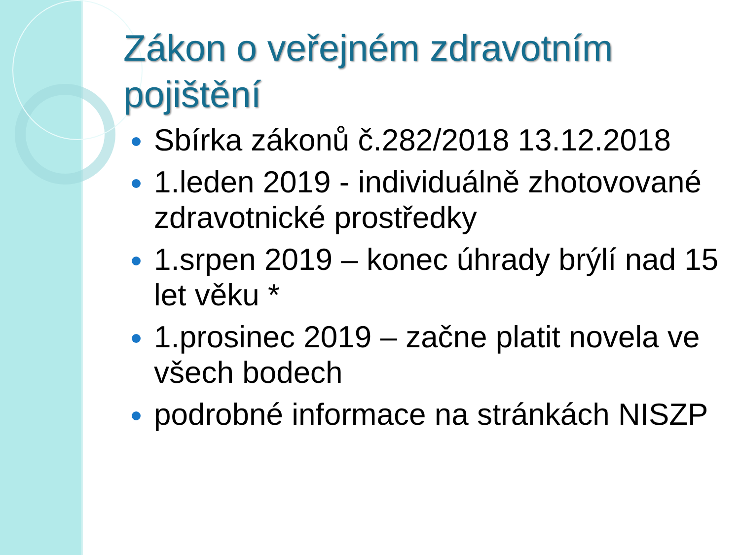Zákon o veřejném zdravotním pojištění
Sbírka zákonů č.282/2018 13.12.2018
1.leden 2019 - individuálně zhotovované zdravotnické prostředky
1.srpen 2019 – konec úhrady brýlí nad 15 let věku *
1.prosinec 2019 – začne platit novela ve všech bodech
podrobné informace na stránkách NISZP